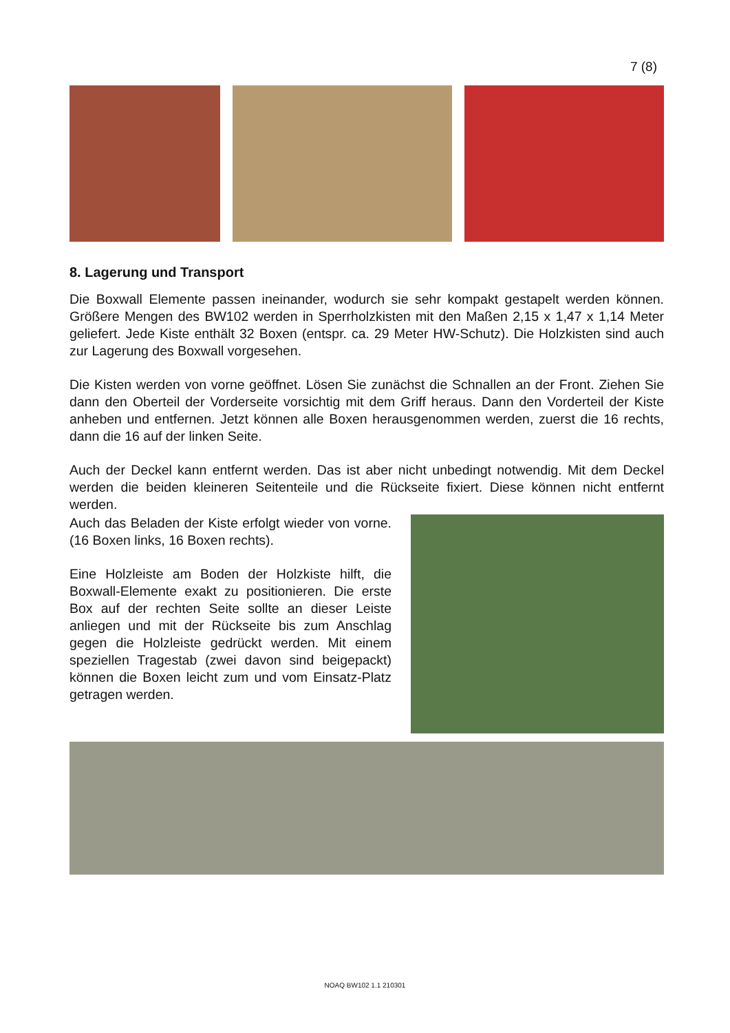7 (8)
8. Lagerung und Transport
Die Boxwall Elemente passen ineinander, wodurch sie sehr kompakt gestapelt werden können. Größere Mengen des BW102 werden in Sperrholzkisten mit den Maßen 2,15 x 1,47 x 1,14 Meter geliefert. Jede Kiste enthält 32 Boxen (entspr. ca. 29 Meter HW-Schutz). Die Holzkisten sind auch zur Lagerung des Boxwall vorgesehen.
Die Kisten werden von vorne geöffnet. Lösen Sie zunächst die Schnallen an der Front. Ziehen Sie dann den Oberteil der Vorderseite vorsichtig mit dem Griff heraus. Dann den Vorderteil der Kiste anheben und entfernen. Jetzt können alle Boxen herausgenommen werden, zuerst die 16 rechts, dann die 16 auf der linken Seite.
Auch der Deckel kann entfernt werden. Das ist aber nicht unbedingt notwendig. Mit dem Deckel werden die beiden kleineren Seitenteile und die Rückseite fixiert. Diese können nicht entfernt werden.
Auch das Beladen der Kiste erfolgt wieder von vorne. (16 Boxen links, 16 Boxen rechts).
Eine Holzleiste am Boden der Holzkiste hilft, die Boxwall-Elemente exakt zu positionieren. Die erste Box auf der rechten Seite sollte an dieser Leiste anliegen und mit der Rückseite bis zum Anschlag gegen die Holzleiste gedrückt werden. Mit einem speziellen Tragestab (zwei davon sind beigepackt) können die Boxen leicht zum und vom Einsatz-Platz getragen werden.
NOAQ BW102 1.1 210301